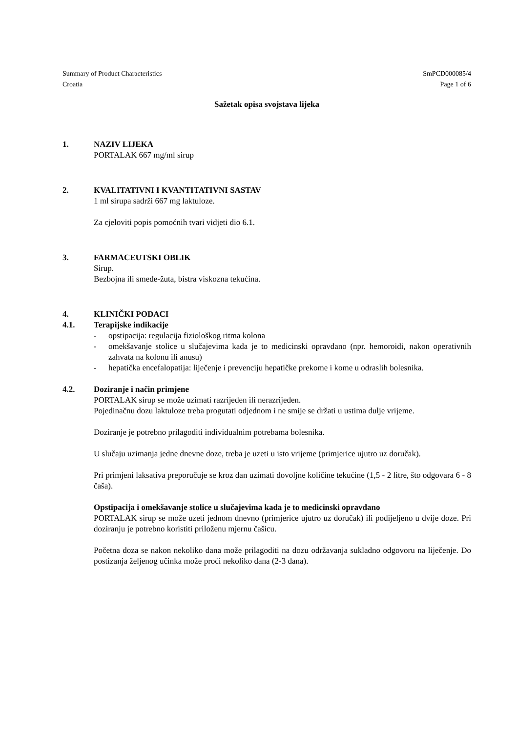Summary of Product Characteristics SmPCD000085/4
Croatia Page 1 of 6
Sažetak opisa svojstava lijeka
1. NAZIV LIJEKA
PORTALAK 667 mg/ml sirup
2. KVALITATIVNI I KVANTITATIVNI SASTAV
1 ml sirupa sadrži 667 mg laktuloze.
Za cjeloviti popis pomoćnih tvari vidjeti dio 6.1.
3. FARMACEUTSKI OBLIK
Sirup.
Bezbojna ili smeđe-žuta, bistra viskozna tekućina.
4. KLINIČKI PODACI
4.1. Terapijske indikacije
- opstipacija: regulacija fiziološkog ritma kolona
- omekšavanje stolice u slučajevima kada je to medicinski opravdano (npr. hemoroidi, nakon operativnih zahvata na kolonu ili anusu)
- hepatička encefalopatija: liječenje i prevenciju hepatičke prekome i kome u odraslih bolesnika.
4.2. Doziranje i način primjene
PORTALAK sirup se može uzimati razrijeđen ili nerazrijeđen.
Pojedinačnu dozu laktuloze treba progutati odjednom i ne smije se držati u ustima dulje vrijeme.
Doziranje je potrebno prilagoditi individualnim potrebama bolesnika.
U slučaju uzimanja jedne dnevne doze, treba je uzeti u isto vrijeme (primjerice ujutro uz doručak).
Pri primjeni laksativa preporučuje se kroz dan uzimati dovoljne količine tekućine (1,5 - 2 litre, što odgovara 6 - 8 čaša).
Opstipacija i omekšavanje stolice u slučajevima kada je to medicinski opravdano
PORTALAK sirup se može uzeti jednom dnevno (primjerice ujutro uz doručak) ili podijeljeno u dvije doze. Pri doziranju je potrebno koristiti priloženu mjernu čašicu.
Početna doza se nakon nekoliko dana može prilagoditi na dozu održavanja sukladno odgovoru na liječenje. Do postizanja željenog učinka može proći nekoliko dana (2-3 dana).